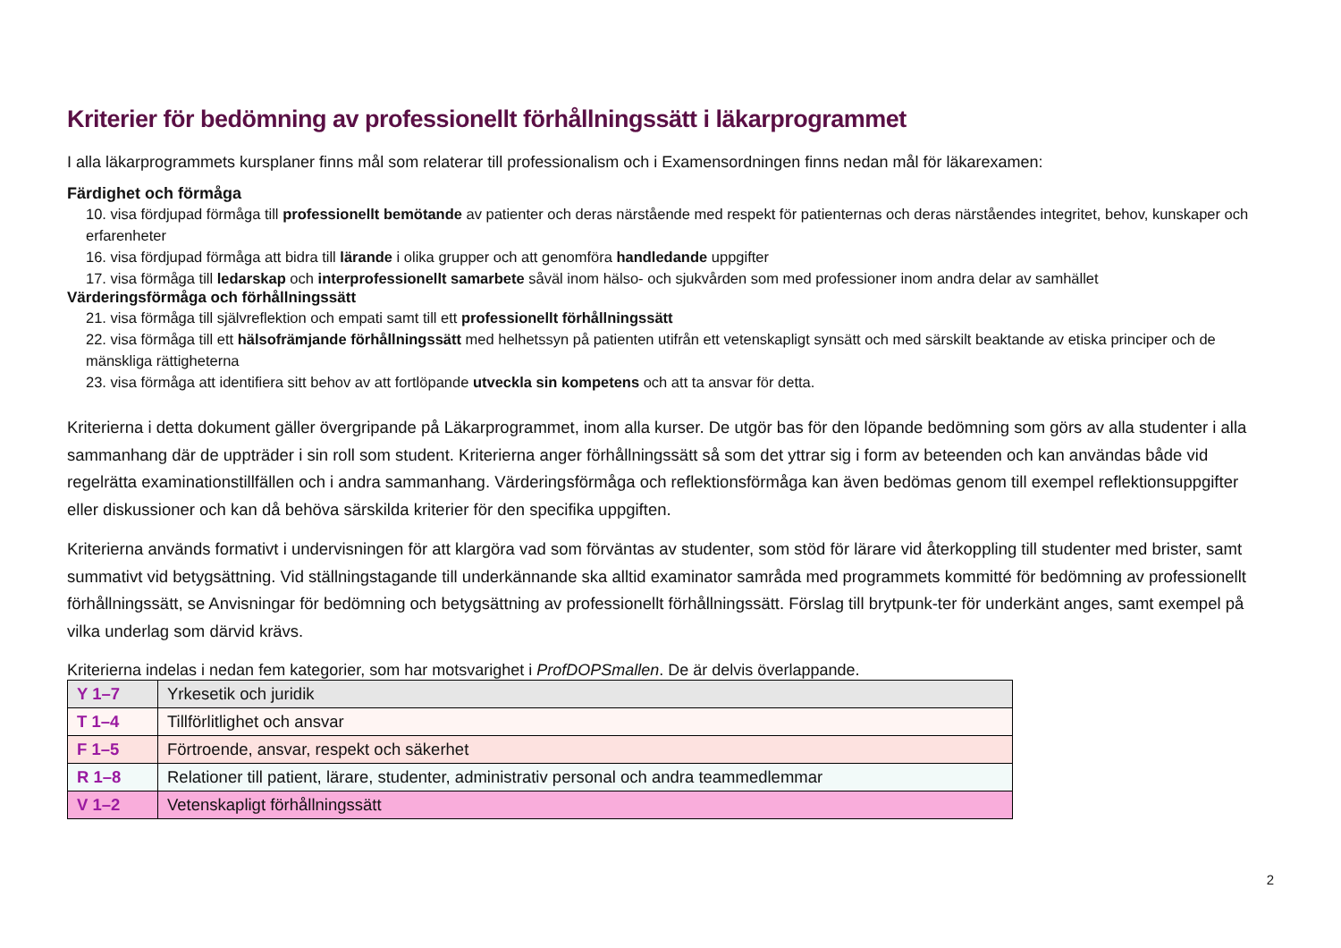Kriterier för bedömning av professionellt förhållningssätt i läkarprogrammet
I alla läkarprogrammets kursplaner finns mål som relaterar till professionalism och i Examensordningen finns nedan mål för läkarexamen:
Färdighet och förmåga
10. visa fördjupad förmåga till professionellt bemötande av patienter och deras närstående med respekt för patienternas och deras närståendes integritet, behov, kunskaper och erfarenheter
16. visa fördjupad förmåga att bidra till lärande i olika grupper och att genomföra handledande uppgifter
17. visa förmåga till ledarskap och interprofessionellt samarbete såväl inom hälso- och sjukvården som med professioner inom andra delar av samhället
Värderingsförmåga och förhållningssätt
21. visa förmåga till självreflektion och empati samt till ett professionellt förhållningssätt
22. visa förmåga till ett hälsofrämjande förhållningssätt med helhetssyn på patienten utifrån ett vetenskapligt synsätt och med särskilt beaktande av etiska principer och de mänskliga rättigheterna
23. visa förmåga att identifiera sitt behov av att fortlöpande utveckla sin kompetens och att ta ansvar för detta.
Kriterierna i detta dokument gäller övergripande på Läkarprogrammet, inom alla kurser. De utgör bas för den löpande bedömning som görs av alla studenter i alla sammanhang där de uppträder i sin roll som student. Kriterierna anger förhållningssätt så som det yttrar sig i form av beteenden och kan användas både vid regelrätta examinationstillfällen och i andra sammanhang. Värderingsförmåga och reflektionsförmåga kan även bedömas genom till exempel reflektionsuppgifter eller diskussioner och kan då behöva särskilda kriterier för den specifika uppgiften.
Kriterierna används formativt i undervisningen för att klargöra vad som förväntas av studenter, som stöd för lärare vid återkoppling till studenter med brister, samt summativt vid betygsättning. Vid ställningstagande till underkännande ska alltid examinator samråda med programmets kommitté för bedömning av professionellt förhållningssätt, se Anvisningar för bedömning och betygsättning av professionellt förhållningssätt. Förslag till brytpunk-ter för underkänt anges, samt exempel på vilka underlag som därvid krävs.
Kriterierna indelas i nedan fem kategorier, som har motsvarighet i ProfDOPSmallen. De är delvis överlappande.
| Y 1–7 | Yrkesetik och juridik |
| T 1–4 | Tillförlitlighet och ansvar |
| F 1–5 | Förtroende, ansvar, respekt och säkerhet |
| R 1–8 | Relationer till patient, lärare, studenter, administrativ personal och andra teammedlemmar |
| V 1–2 | Vetenskapligt förhållningssätt |
2